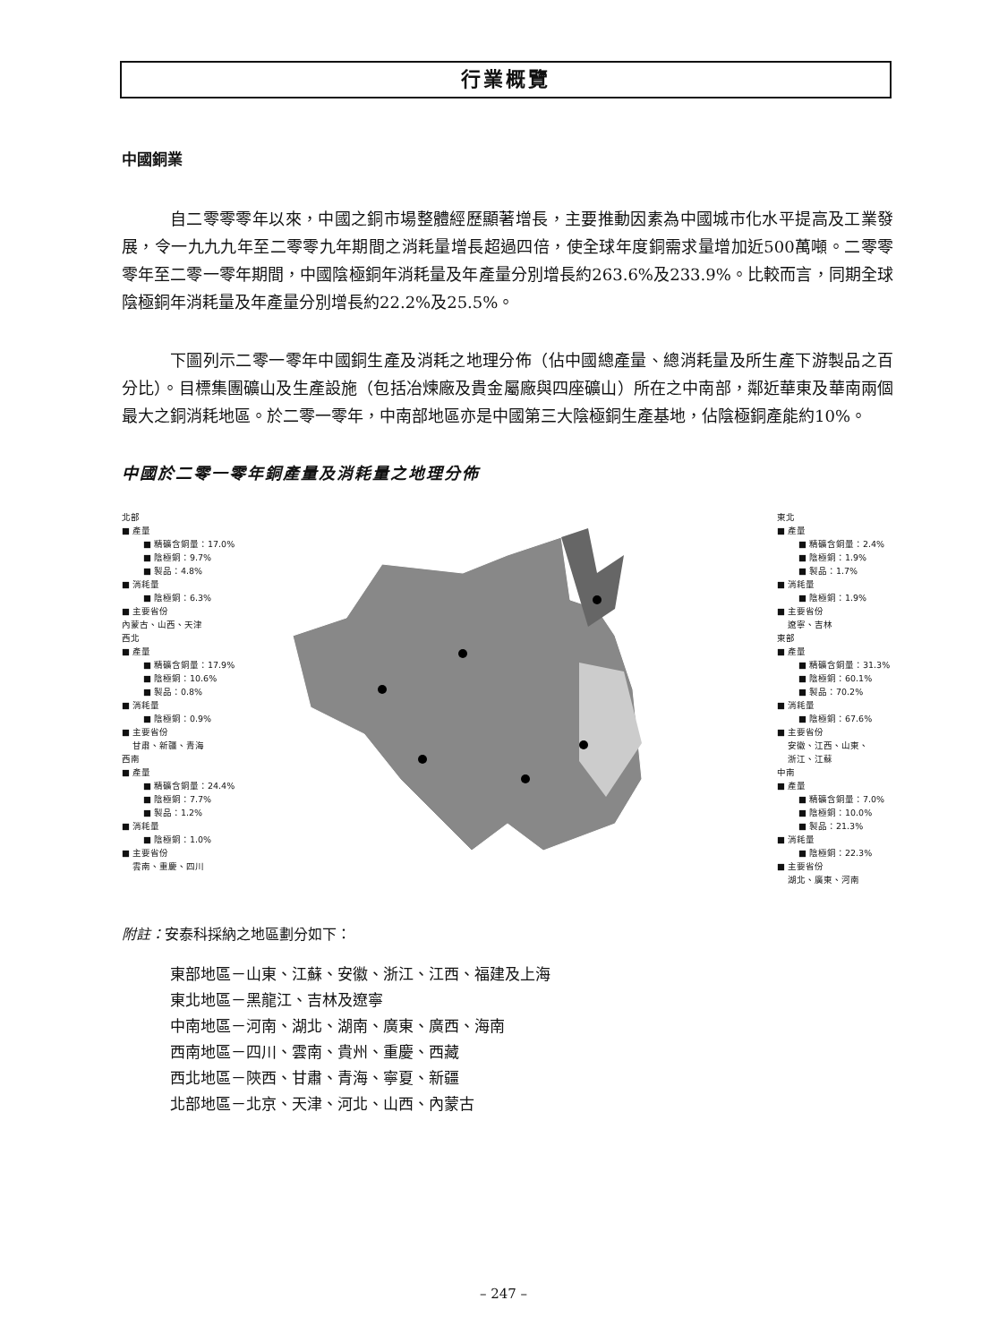行業概覽
中國銅業
自二零零零年以來，中國之銅市場整體經歷顯著增長，主要推動因素為中國城市化水平提高及工業發展，令一九九九年至二零零九年期間之消耗量增長超過四倍，使全球年度銅需求量增加近500萬噸。二零零零年至二零一零年期間，中國陰極銅年消耗量及年產量分別增長約263.6%及233.9%。比較而言，同期全球陰極銅年消耗量及年產量分別增長約22.2%及25.5%。
下圖列示二零一零年中國銅生產及消耗之地理分佈（佔中國總產量、總消耗量及所生產下游製品之百分比）。目標集團礦山及生產設施（包括冶煉廠及貴金屬廠與四座礦山）所在之中南部，鄰近華東及華南兩個最大之銅消耗地區。於二零一零年，中南部地區亦是中國第三大陰極銅生產基地，佔陰極銅產能約10%。
中國於二零一零年銅產量及消耗量之地理分佈
北部
■ 產量
■ 精礦含銅量：17.0%
■ 陰極銅：9.7%
■ 製品：4.8%
■ 消耗量
■ 陰極銅：6.3%
■ 主要省份
內蒙古、山西、天津
西北
■ 產量
■ 精礦含銅量：17.9%
■ 陰極銅：10.6%
■ 製品：0.8%
■ 消耗量
■ 陰極銅：0.9%
■ 主要省份
甘肅、新疆、青海
西南
■ 產量
■ 精礦含銅量：24.4%
■ 陰極銅：7.7%
■ 製品：1.2%
■ 消耗量
■ 陰極銅：1.0%
■ 主要省份
雲南、重慶、四川
東北
■ 產量
■ 精礦含銅量：2.4%
■ 陰極銅：1.9%
■ 製品：1.7%
■ 消耗量
■ 陰極銅：1.9%
■ 主要省份
遼寧、吉林
東部
■ 產量
■ 精礦含銅量：31.3%
■ 陰極銅：60.1%
■ 製品：70.2%
■ 消耗量
■ 陰極銅：67.6%
■ 主要省份
安徽、江西、山東、
浙江、江蘇
中南
■ 產量
■ 精礦含銅量：7.0%
■ 陰極銅：10.0%
■ 製品：21.3%
■ 消耗量
■ 陰極銅：22.3%
■ 主要省份
湖北、廣東、河南
附註：安泰科採納之地區劃分如下：
東部地區－山東、江蘇、安徽、浙江、江西、福建及上海
東北地區－黑龍江、吉林及遼寧
中南地區－河南、湖北、湖南、廣東、廣西、海南
西南地區－四川、雲南、貴州、重慶、西藏
西北地區－陝西、甘肅、青海、寧夏、新疆
北部地區－北京、天津、河北、山西、內蒙古
– 247 –